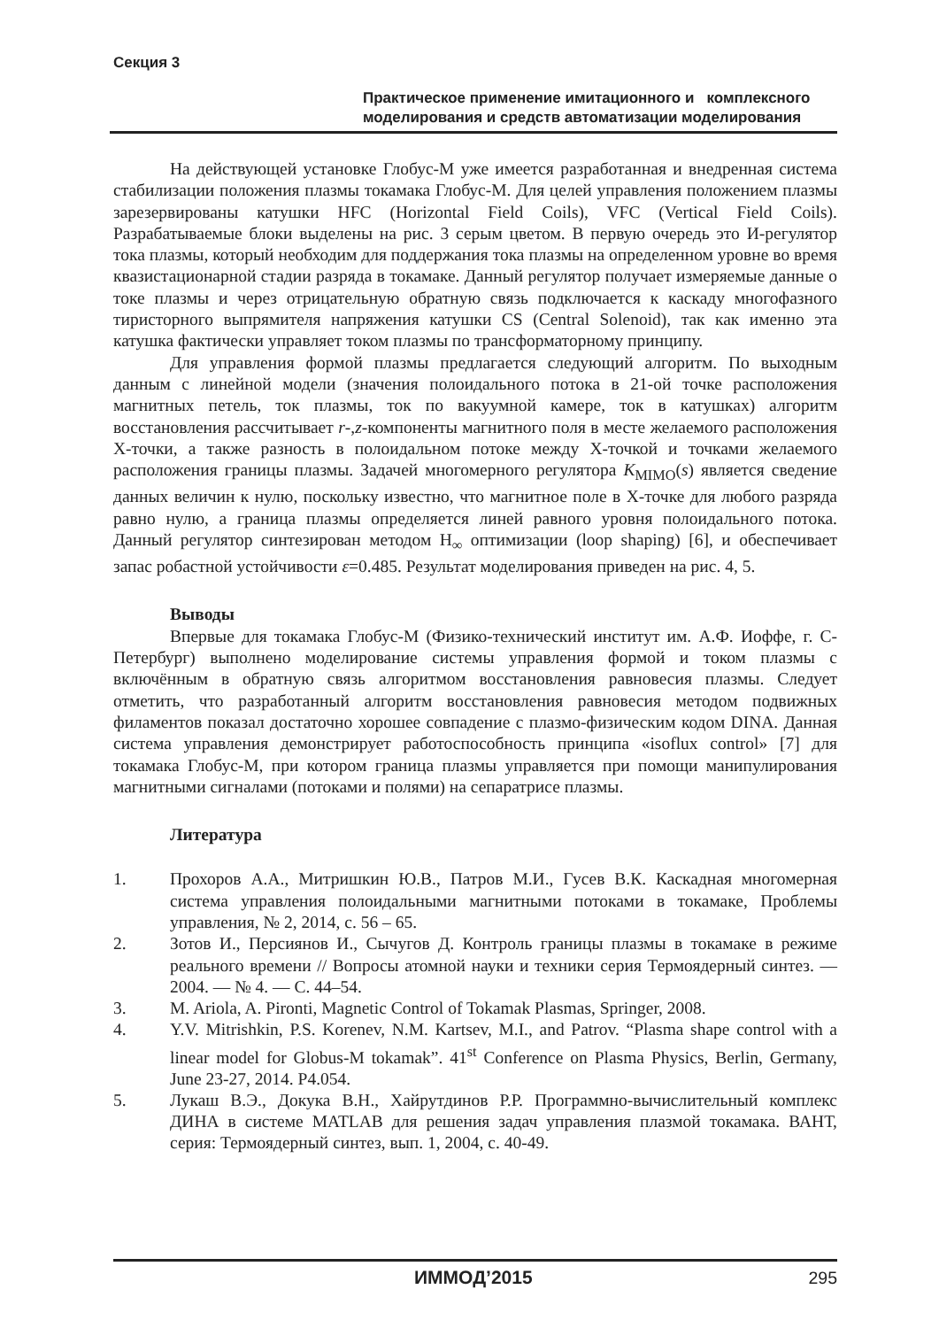Секция 3
Практическое применение имитационного и комплексного моделирования и средств автоматизации моделирования
На действующей установке Глобус-М уже имеется разработанная и внедренная система стабилизации положения плазмы токамака Глобус-М. Для целей управления положением плазмы зарезервированы катушки HFC (Horizontal Field Coils), VFC (Vertical Field Coils). Разрабатываемые блоки выделены на рис. 3 серым цветом. В первую очередь это И-регулятор тока плазмы, который необходим для поддержания тока плазмы на определенном уровне во время квазистационарной стадии разряда в токамаке. Данный регулятор получает измеряемые данные о токе плазмы и через отрицательную обратную связь подключается к каскаду многофазного тиристорного выпрямителя напряжения катушки CS (Central Solenoid), так как именно эта катушка фактически управляет током плазмы по трансформаторному принципу.
Для управления формой плазмы предлагается следующий алгоритм. По выходным данным с линейной модели (значения полоидального потока в 21-ой точке расположения магнитных петель, ток плазмы, ток по вакуумной камере, ток в катушках) алгоритм восстановления рассчитывает r-,z-компоненты магнитного поля в месте желаемого расположения X-точки, а также разность в полоидальном потоке между X-точкой и точками желаемого расположения границы плазмы. Задачей многомерного регулятора K<sub>MIMO</sub>(s) является сведение данных величин к нулю, поскольку известно, что магнитное поле в X-точке для любого разряда равно нулю, а граница плазмы определяется линей равного уровня полоидального потока. Данный регулятор синтезирован методом H<sub>∞</sub> оптимизации (loop shaping) [6], и обеспечивает запас робастной устойчивости ε=0.485. Результат моделирования приведен на рис. 4, 5.
Выводы
Впервые для токамака Глобус-М (Физико-технический институт им. А.Ф. Иоффе, г. С-Петербург) выполнено моделирование системы управления формой и током плазмы с включённым в обратную связь алгоритмом восстановления равновесия плазмы. Следует отметить, что разработанный алгоритм восстановления равновесия методом подвижных филаментов показал достаточно хорошее совпадение с плазмо-физическим кодом DINA. Данная система управления демонстрирует работоспособность принципа «isoflux control» [7] для токамака Глобус-М, при котором граница плазмы управляется при помощи манипулирования магнитными сигналами (потоками и полями) на сепаратрисе плазмы.
Литература
1. Прохоров А.А., Митришкин Ю.В., Патров М.И., Гусев В.К. Каскадная многомерная система управления полоидальными магнитными потоками в токамаке, Проблемы управления, № 2, 2014, с. 56 – 65.
2. Зотов И., Персиянов И., Сычугов Д. Контроль границы плазмы в токамаке в режиме реального времени // Вопросы атомной науки и техники серия Термоядерный синтез. — 2004. — № 4. — С. 44–54.
3. M. Ariola, A. Pironti, Magnetic Control of Tokamak Plasmas, Springer, 2008.
4. Y.V. Mitrishkin, P.S. Korenev, N.M. Kartsev, M.I., and Patrov. “Plasma shape control with a linear model for Globus-M tokamak”. 41<sup>st</sup> Conference on Plasma Physics, Berlin, Germany, June 23-27, 2014. P4.054.
5. Лукаш В.Э., Докука В.Н., Хайрутдинов Р.Р. Программно-вычислительный комплекс ДИНА в системе MATLAB для решения задач управления плазмой токамака. ВАНТ, серия: Термоядерный синтез, вып. 1, 2004, с. 40-49.
ИММОД’2015 295